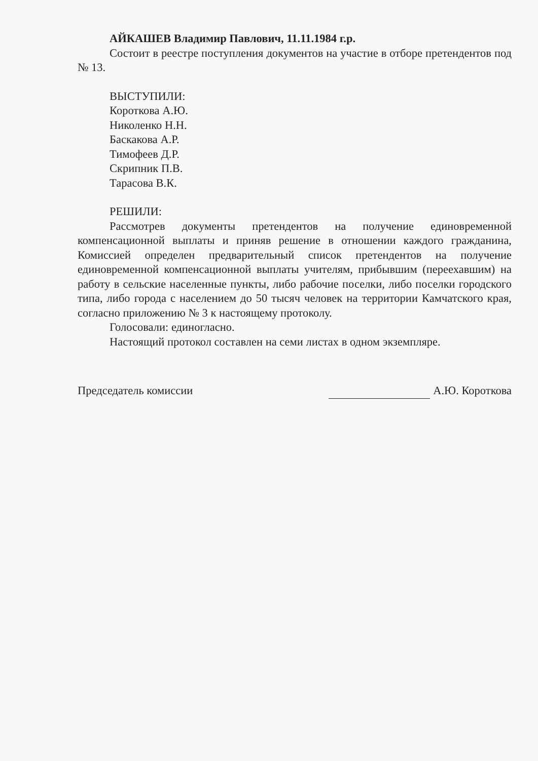АЙКАШЕВ Владимир Павлович, 11.11.1984 г.р.
Состоит в реестре поступления документов на участие в отборе претендентов под № 13.
ВЫСТУПИЛИ:
Короткова А.Ю.
Николенко Н.Н.
Баскакова А.Р.
Тимофеев Д.Р.
Скрипник П.В.
Тарасова В.К.
РЕШИЛИ:
Рассмотрев документы претендентов на получение единовременной компенсационной выплаты и приняв решение в отношении каждого гражданина, Комиссией определен предварительный список претендентов на получение единовременной компенсационной выплаты учителям, прибывшим (переехавшим) на работу в сельские населенные пункты, либо рабочие поселки, либо поселки городского типа, либо города с населением до 50 тысяч человек на территории Камчатского края, согласно приложению № 3 к настоящему протоколу.
Голосовали: единогласно.
Настоящий протокол составлен на семи листах в одном экземпляре.
Председатель комиссии А.Ю. Короткова